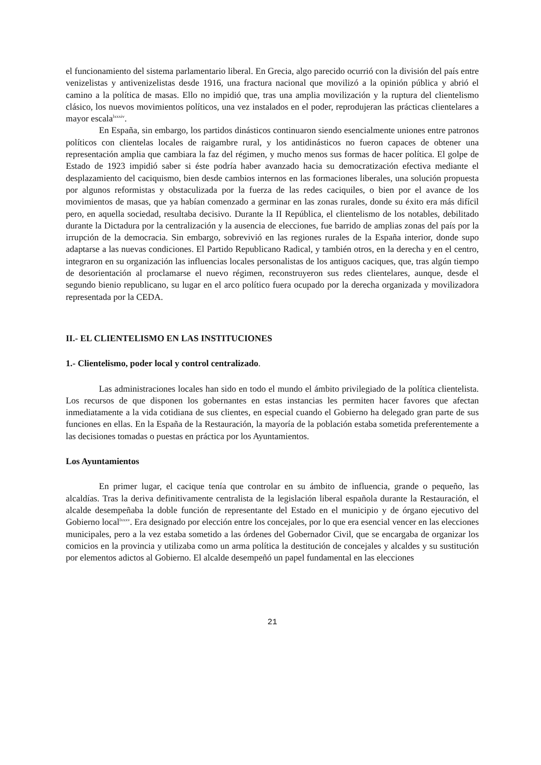el funcionamiento del sistema parlamentario liberal. En Grecia, algo parecido ocurrió con la división del país entre venizelistas y antivenizelistas desde 1916, una fractura nacional que movilizó a la opinión pública y abrió el camino a la política de masas. Ello no impidió que, tras una amplia movilización y la ruptura del clientelismo clásico, los nuevos movimientos políticos, una vez instalados en el poder, reprodujeran las prácticas clientelares a mayor escala<sup>lxxxiv</sup>.
En España, sin embargo, los partidos dinásticos continuaron siendo esencialmente uniones entre patronos políticos con clientelas locales de raigambre rural, y los antidinásticos no fueron capaces de obtener una representación amplia que cambiara la faz del régimen, y mucho menos sus formas de hacer política. El golpe de Estado de 1923 impidió saber si éste podría haber avanzado hacia su democratización efectiva mediante el desplazamiento del caciquismo, bien desde cambios internos en las formaciones liberales, una solución propuesta por algunos reformistas y obstaculizada por la fuerza de las redes caciquiles, o bien por el avance de los movimientos de masas, que ya habían comenzado a germinar en las zonas rurales, donde su éxito era más difícil pero, en aquella sociedad, resultaba decisivo. Durante la II República, el clientelismo de los notables, debilitado durante la Dictadura por la centralización y la ausencia de elecciones, fue barrido de amplias zonas del país por la irrupción de la democracia. Sin embargo, sobrevivió en las regiones rurales de la España interior, donde supo adaptarse a las nuevas condiciones. El Partido Republicano Radical, y también otros, en la derecha y en el centro, integraron en su organización las influencias locales personalistas de los antiguos caciques, que, tras algún tiempo de desorientación al proclamarse el nuevo régimen, reconstruyeron sus redes clientelares, aunque, desde el segundo bienio republicano, su lugar en el arco político fuera ocupado por la derecha organizada y movilizadora representada por la CEDA.
II.- EL CLIENTELISMO EN LAS INSTITUCIONES
1.- Clientelismo, poder local y control centralizado.
Las administraciones locales han sido en todo el mundo el ámbito privilegiado de la política clientelista. Los recursos de que disponen los gobernantes en estas instancias les permiten hacer favores que afectan inmediatamente a la vida cotidiana de sus clientes, en especial cuando el Gobierno ha delegado gran parte de sus funciones en ellas. En la España de la Restauración, la mayoría de la población estaba sometida preferentemente a las decisiones tomadas o puestas en práctica por los Ayuntamientos.
Los Ayuntamientos
En primer lugar, el cacique tenía que controlar en su ámbito de influencia, grande o pequeño, las alcaldías. Tras la deriva definitivamente centralista de la legislación liberal española durante la Restauración, el alcalde desempeñaba la doble función de representante del Estado en el municipio y de órgano ejecutivo del Gobierno local<sup>lxxxv</sup>. Era designado por elección entre los concejales, por lo que era esencial vencer en las elecciones municipales, pero a la vez estaba sometido a las órdenes del Gobernador Civil, que se encargaba de organizar los comicios en la provincia y utilizaba como un arma política la destitución de concejales y alcaldes y su sustitución por elementos adictos al Gobierno. El alcalde desempeñó un papel fundamental en las elecciones
21